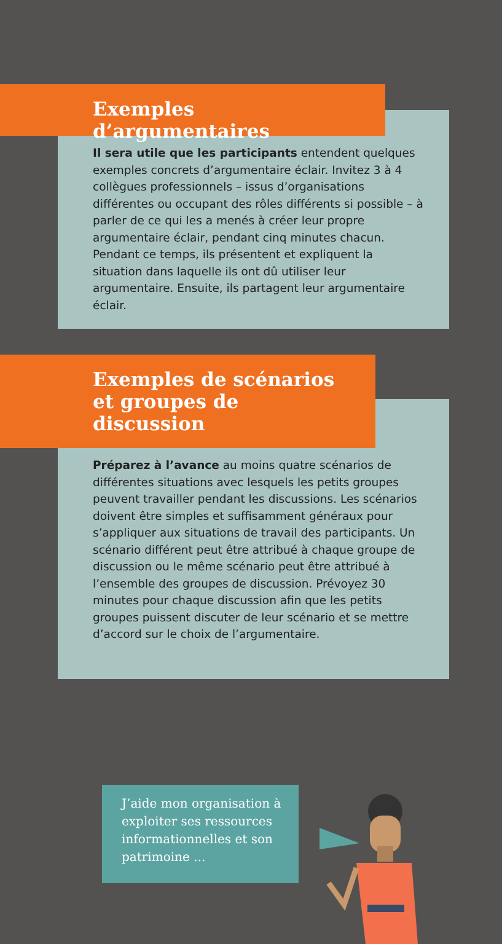Exemples d’argumentaires
Il sera utile que les participants entendent quelques exemples concrets d’argumentaire éclair. Invitez 3 à 4 collègues professionnels – issus d’organisations différentes ou occupant des rôles différents si possible – à parler de ce qui les a menés à créer leur propre argumentaire éclair, pendant cinq minutes chacun. Pendant ce temps, ils présentent et expliquent la situation dans laquelle ils ont dû utiliser leur argumentaire. Ensuite, ils partagent leur argumentaire éclair.
Exemples de scénarios et groupes de discussion
Préparez à l’avance au moins quatre scénarios de différentes situations avec lesquels les petits groupes peuvent travailler pendant les discussions. Les scénarios doivent être simples et suffisamment généraux pour s’appliquer aux situations de travail des participants. Un scénario différent peut être attribué à chaque groupe de discussion ou le même scénario peut être attribué à l’ensemble des groupes de discussion. Prévoyez 30 minutes pour chaque discussion afin que les petits groupes puissent discuter de leur scénario et se mettre d’accord sur le choix de l’argumentaire.
J’aide mon organisation à exploiter ses ressources informationnelles et son patrimoine ...